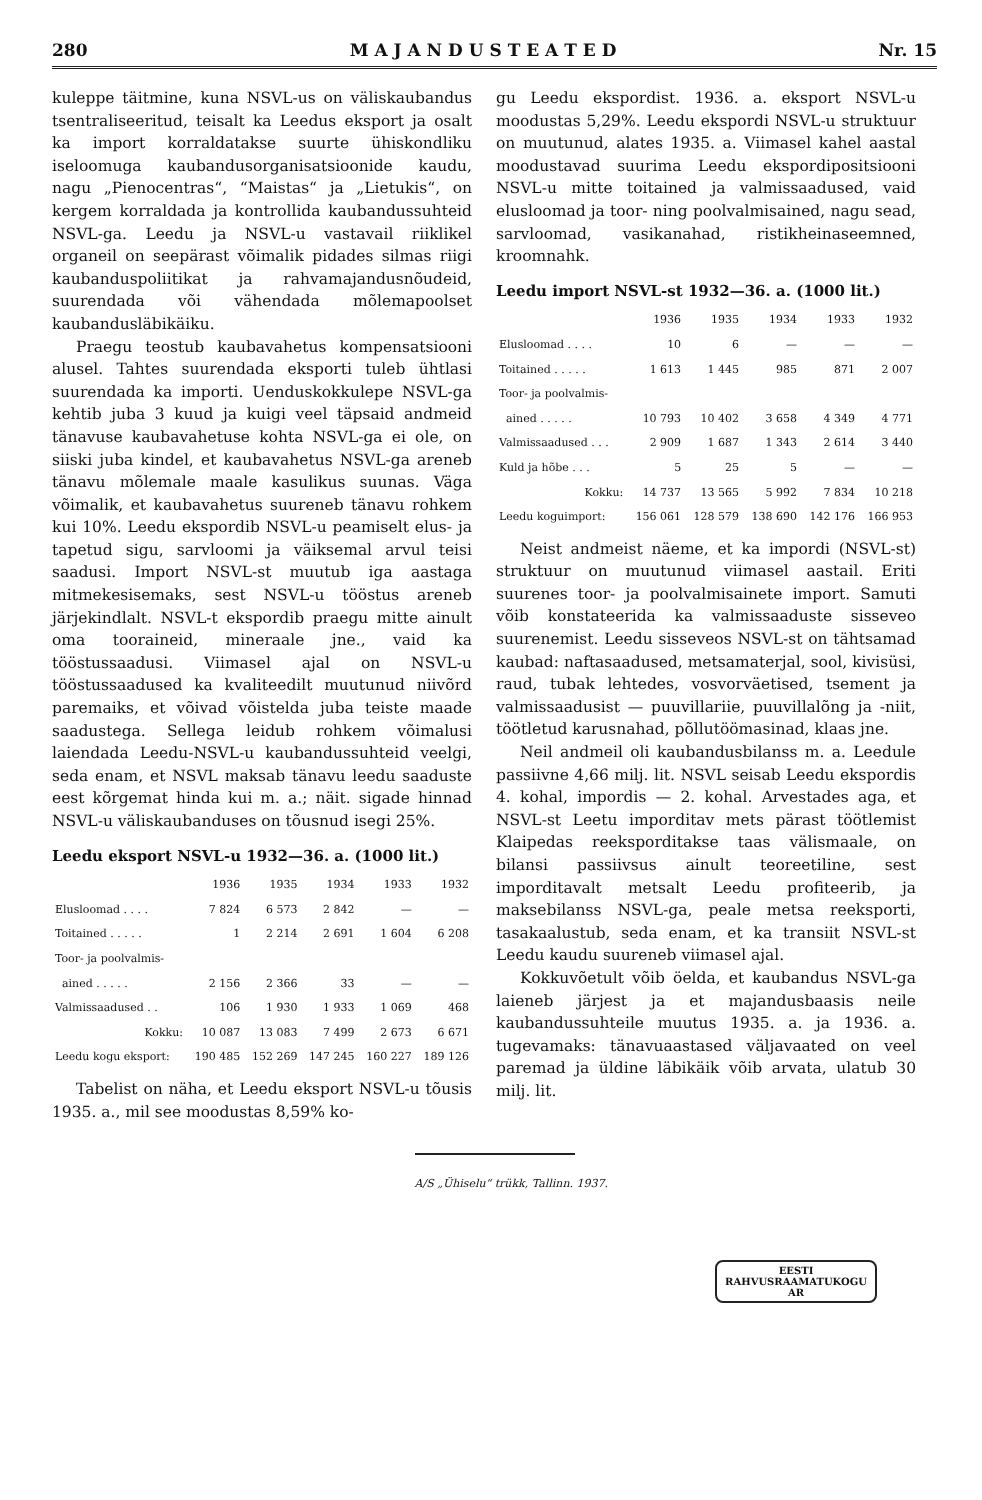280 M A J A N D U S T E A T E D Nr. 15
kuleppe täitmine, kuna NSVL-us on väliskaubandus tsentraliseeritud, teisalt ka Leedus eksport ja osalt ka import korraldatakse suurte ühiskondliku iseloomuga kaubandusorganisatsioonide kaudu, nagu „Pienocentras“, “Maistas“ ja „Lietukis“, on kergem korraldada ja kontrollida kaubandussuhteid NSVL-ga. Leedu ja NSVL-u vastavail riiklikel organeil on seepärast võimalik pidades silmas riigi kaubanduspoliitikat ja rahvamajandusnõudeid, suurendada või vähendada mõlemapoolset kaubandusläbikäiku.
Praegu teostub kaubavahetus kompensatsiooni alusel. Tahtes suurendada eksporti tuleb ühtlasi suurendada ka importi. Uenduskokkulepe NSVL-ga kehtib juba 3 kuud ja kuigi veel täpsaid andmeid tänavuse kaubavahetuse kohta NSVL-ga ei ole, on siiski juba kindel, et kaubavahetus NSVL-ga areneb tänavu mõlemale maale kasulikus suunas. Väga võimalik, et kaubavahetus suureneb tänavu rohkem kui 10%. Leedu ekspordib NSVL-u peamiselt elus- ja tapetud sigu, sarvloomi ja väiksemal arvul teisi saadusi. Import NSVL-st muutub iga aastaga mitmekesisemaks, sest NSVL-u tööstus areneb järjekindlalt. NSVL-t ekspordib praegu mitte ainult oma tooraineid, mineraale jne., vaid ka tööstussaadusi. Viimasel ajal on NSVL-u tööstussaadused ka kvaliteedilt muutunud niivõrd paremaiks, et võivad võistelda juba teiste maade saadustega. Sellega leidub rohkem võimalusi laiendada Leedu-NSVL-u kaubandussuhteid veelgi, seda enam, et NSVL maksab tänavu leedu saaduste eest kõrgemat hinda kui m. a.; näit. sigade hinnad NSVL-u väliskaubanduses on tõusnud isegi 25%.
Leedu eksport NSVL-u 1932—36. a. (1000 lit.)
| | 1936 | 1935 | 1934 | 1933 | 1932 |
| --- | --- | --- | --- | --- | --- |
| Elusloomad . . . . | 7 824 | 6 573 | 2 842 | — | — |
| Toitained . . . . . | 1 | 2 214 | 2 691 | 1 604 | 6 208 |
| Toor- ja poolvalmis- | | | | | |
| ained . . . . . | 2 156 | 2 366 | 33 | — | — |
| Valmissaadused . . | 106 | 1 930 | 1 933 | 1 069 | 468 |
| Kokku: | 10 087 | 13 083 | 7 499 | 2 673 | 6 671 |
| Leedu kogu eksport: | 190 485 | 152 269 | 147 245 | 160 227 | 189 126 |
Tabelist on näha, et Leedu eksport NSVL-u tõusis 1935. a., mil see moodustas 8,59% ko-
gu Leedu ekspordist. 1936. a. eksport NSVL-u moodustas 5,29%. Leedu ekspordi NSVL-u struktuur on muutunud, alates 1935. a. Viimasel kahel aastal moodustavad suurima Leedu ekspordipositsiooni NSVL-u mitte toitained ja valmissaadused, vaid elusloomad ja toor- ning poolvalmisained, nagu sead, sarvloomad, vasikanahad, ristikheinaseemned, kroomnahk.
Leedu import NSVL-st 1932—36. a. (1000 lit.)
| | 1936 | 1935 | 1934 | 1933 | 1932 |
| --- | --- | --- | --- | --- | --- |
| Elusloomad . . . . | 10 | 6 | — | — | — |
| Toitained . . . . . | 1 613 | 1 445 | 985 | 871 | 2 007 |
| Toor- ja poolvalmis- | | | | | |
| ained . . . . . | 10 793 | 10 402 | 3 658 | 4 349 | 4 771 |
| Valmissaadused . . . | 2 909 | 1 687 | 1 343 | 2 614 | 3 440 |
| Kuld ja hõbe . . . | 5 | 25 | 5 | — | — |
| Kokku: | 14 737 | 13 565 | 5 992 | 7 834 | 10 218 |
| Leedu koguimport: | 156 061 | 128 579 | 138 690 | 142 176 | 166 953 |
Neist andmeist näeme, et ka impordi (NSVL-st) struktuur on muutunud viimasel aastail. Eriti suurenes toor- ja poolvalmisainete import. Samuti võib konstateerida ka valmissaaduste sisseveo suurenemist. Leedu sisseveos NSVL-st on tähtsamad kaubad: naftasaadused, metsamaterjal, sool, kivisüsi, raud, tubak lehtedes, vosvorväetised, tsement ja valmissaadusist — puuvillariie, puuvillalõng ja -niit, töötletud karusnahad, põllutöömasinad, klaas jne.
Neil andmeil oli kaubandusbilanss m. a. Leedule passiivne 4,66 milj. lit. NSVL seisab Leedu ekspordis 4. kohal, impordis — 2. kohal. Arvestades aga, et NSVL-st Leetu imporditav mets pärast töötlemist Klaipedas reeksporditakse taas välismaale, on bilansi passiivsus ainult teoreetiline, sest imporditavalt metsalt Leedu profiteerib, ja maksebilanss NSVL-ga, peale metsa reeksporti, tasakaalustub, seda enam, et ka transiit NSVL-st Leedu kaudu suureneb viimasel ajal.
Kokkuvõetult võib öelda, et kaubandus NSVL-ga laieneb järjest ja et majandusbaasis neile kaubandussuhteile muutus 1935. a. ja 1936. a. tugevamaks: tänavuaastased väljavaated on veel paremad ja üldine läbikäik võib arvata, ulatub 30 milj. lit.
A/S „Ühiselu“ trükk, Tallinn. 1937.
EESTI
RAHVUSRAAMATUKOGU
AR